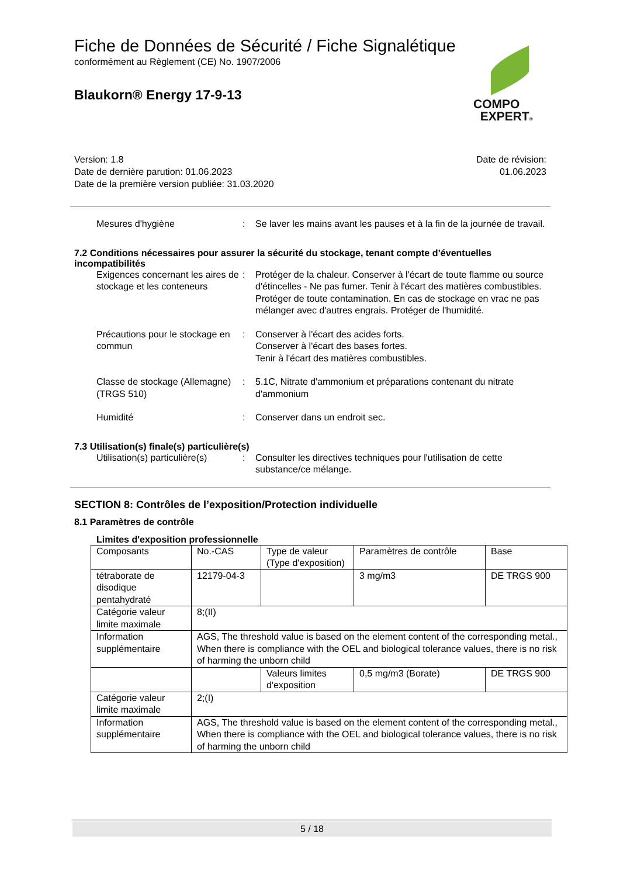Fiche de Données de Sécurité / Fiche Signalétique
conformément au Règlement (CE) No. 1907/2006
Blaukorn® Energy 17-9-13
COMPO
EXPERT®
Version: 1.8
Date de dernière parution: 01.06.2023
Date de la première version publiée: 31.03.2020
Date de révision:
01.06.2023
Mesures d'hygiène : Se laver les mains avant les pauses et à la fin de la journée de travail.
7.2 Conditions nécessaires pour assurer la sécurité du stockage, tenant compte d’éventuelles incompatibilités
Exigences concernant les aires de stockage et les conteneurs
: Protéger de la chaleur. Conserver à l'écart de toute flamme ou source d'étincelles - Ne pas fumer. Tenir à l'écart des matières combustibles. Protéger de toute contamination. En cas de stockage en vrac ne pas mélanger avec d'autres engrais. Protéger de l'humidité.
Précautions pour le stockage en commun
: Conserver à l'écart des acides forts.
Conserver à l'écart des bases fortes.
Tenir à l'écart des matières combustibles.
Classe de stockage (Allemagne) (TRGS 510)
: 5.1C, Nitrate d'ammonium et préparations contenant du nitrate d'ammonium
Humidité : Conserver dans un endroit sec.
7.3 Utilisation(s) finale(s) particulière(s)
Utilisation(s) particulière(s)
: Consulter les directives techniques pour l'utilisation de cette substance/ce mélange.
SECTION 8: Contrôles de l’exposition/Protection individuelle
8.1 Paramètres de contrôle
Limites d'exposition professionnelle
| Composants | No.-CAS | Type de valeur (Type d'exposition) | Paramètres de contrôle | Base |
| tétraborate de disodique pentahydraté | 12179-04-3 | | 3 mg/m3 | DE TRGS 900 |
| Catégorie valeur limite maximale | 8;(II) | | | |
| Information supplémentaire | AGS, The threshold value is based on the element content of the corresponding metal., When there is compliance with the OEL and biological tolerance values, there is no risk of harming the unborn child | | | |
| | | Valeurs limites d'exposition | 0,5 mg/m3 (Borate) | DE TRGS 900 |
| Catégorie valeur limite maximale | 2;(I) | | | |
| Information supplémentaire | AGS, The threshold value is based on the element content of the corresponding metal., When there is compliance with the OEL and biological tolerance values, there is no risk of harming the unborn child | | | |
5 / 18